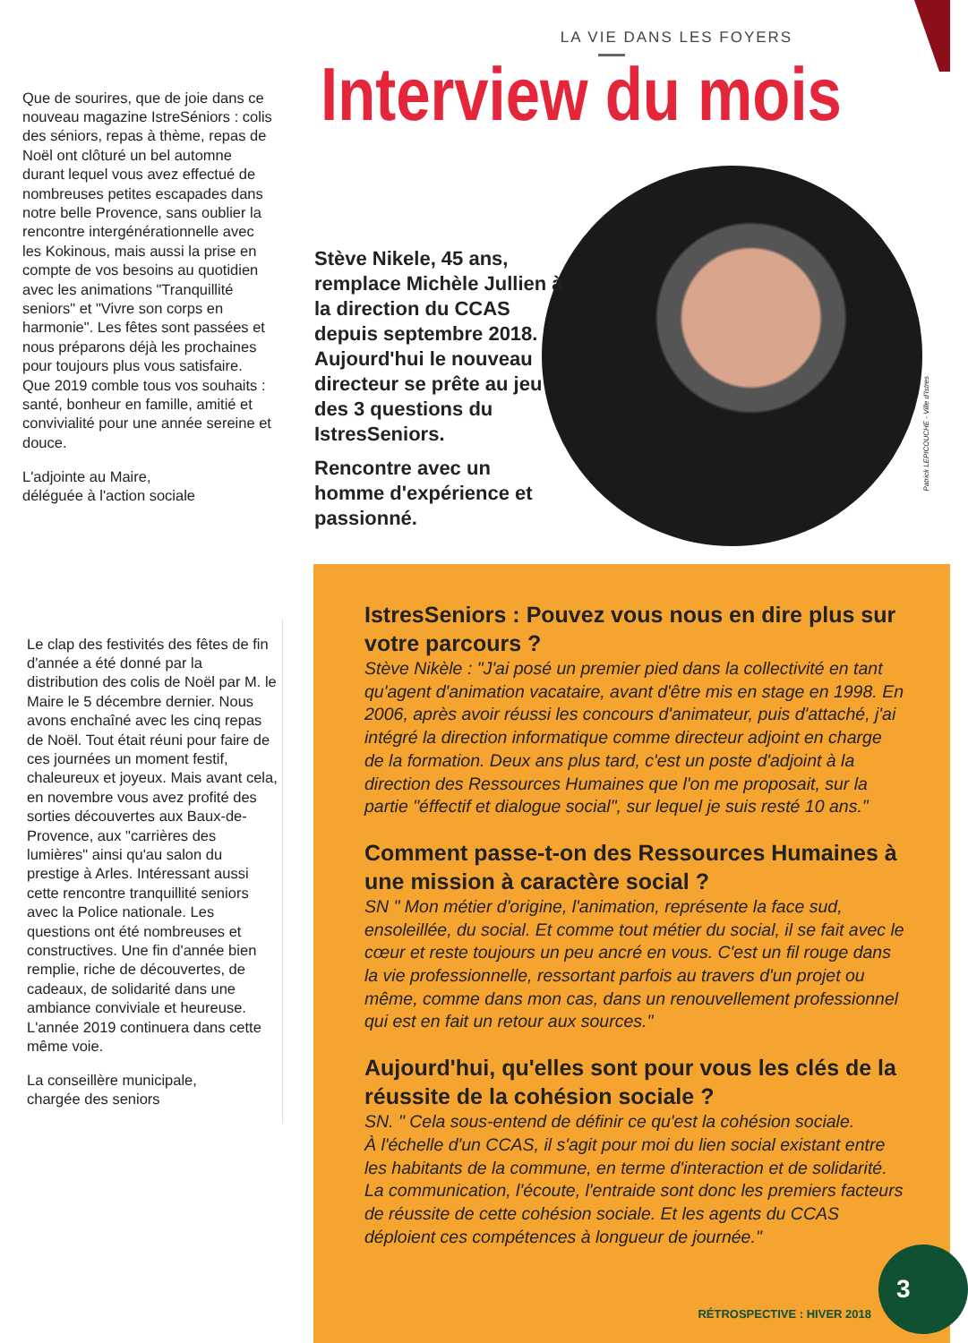Que de sourires, que de joie dans ce nouveau magazine IstreSéniors : colis des séniors, repas à thème, repas de Noël ont clôturé un bel automne durant lequel vous avez effectué de nombreuses petites escapades dans notre belle Provence, sans oublier la rencontre intergénérationnelle avec les Kokinous, mais aussi la prise en compte de vos besoins au quotidien avec les animations "Tranquillité seniors" et "Vivre son corps en harmonie". Les fêtes sont passées et nous préparons déjà les prochaines pour toujours plus vous satisfaire. Que 2019 comble tous vos souhaits : santé, bonheur en famille, amitié et convivialité pour une année sereine et douce.
L'adjointe au Maire,
déléguée à l'action sociale
Le clap des festivités des fêtes de fin d'année a été donné par la distribution des colis de Noël par M. le Maire le 5 décembre dernier. Nous avons enchaîné avec les cinq repas de Noël. Tout était réuni pour faire de ces journées un moment festif, chaleureux et joyeux. Mais avant cela, en novembre vous avez profité des sorties découvertes aux Baux-de-Provence, aux "carrières des lumières" ainsi qu'au salon du prestige à Arles. Intéressant aussi cette rencontre tranquillité seniors avec la Police nationale. Les questions ont été nombreuses et constructives. Une fin d'année bien remplie, riche de découvertes, de cadeaux, de solidarité dans une ambiance conviviale et heureuse. L'année 2019 continuera dans cette même voie.
La conseillère municipale,
chargée des seniors
Patrick LEPICOUCHE - Ville d'Istres
LA VIE DANS LES FOYERS
Interview du mois
Stève Nikele, 45 ans, remplace Michèle Jullien à la direction du CCAS depuis septembre 2018. Aujourd'hui le nouveau directeur se prête au jeu des 3 questions du IstresSeniors.
Rencontre avec un homme d'expérience et passionné.
IstresSeniors : Pouvez vous nous en dire plus sur votre parcours ?
Stève Nikèle : "J'ai posé un premier pied dans la collectivité en tant qu'agent d'animation vacataire, avant d'être mis en stage en 1998. En 2006, après avoir réussi les concours d'animateur, puis d'attaché, j'ai intégré la direction informatique comme directeur adjoint en charge de la formation. Deux ans plus tard, c'est un poste d'adjoint à la direction des Ressources Humaines que l'on me proposait, sur la partie "éffectif et dialogue social", sur lequel je suis resté 10 ans."
Comment passe-t-on des Ressources Humaines à une mission à caractère social ?
SN " Mon métier d'origine, l'animation, représente la face sud, ensoleillée, du social. Et comme tout métier du social, il se fait avec le cœur et reste toujours un peu ancré en vous. C'est un fil rouge dans la vie professionnelle, ressortant parfois au travers d'un projet ou même, comme dans mon cas, dans un renouvellement professionnel qui est en fait un retour aux sources."
Aujourd'hui, qu'elles sont pour vous les clés de la réussite de la cohésion sociale ?
SN. " Cela sous-entend de définir ce qu'est la cohésion sociale.
À l'échelle d'un CCAS, il s'agit pour moi du lien social existant entre les habitants de la commune, en terme d'interaction et de solidarité.
La communication, l'écoute, l'entraide sont donc les premiers facteurs de réussite de cette cohésion sociale. Et les agents du CCAS déploient ces compétences à longueur de journée."
3
RÉTROSPECTIVE : HIVER 2018